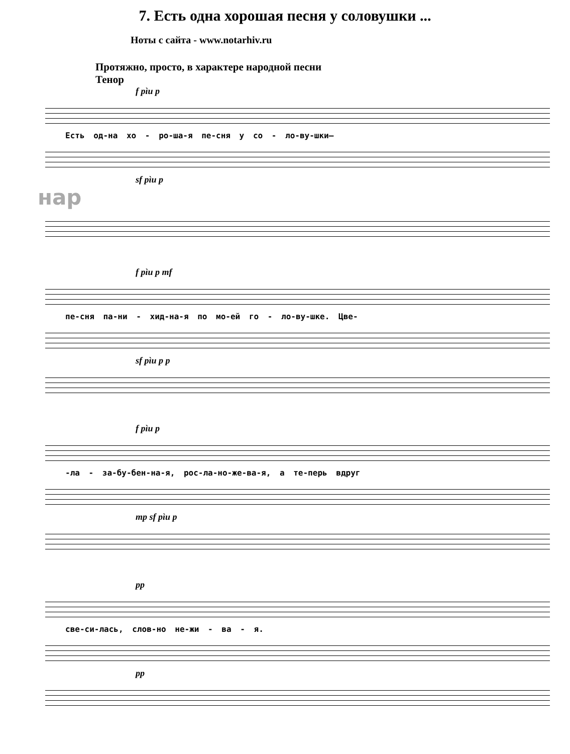7. Есть одна хорошая песня у соловушки ...
Ноты с сайта - www.notarhiv.ru
Протяжно, просто, в характере народной песни
Тенор
f pìu p
Есть од-на хо - ро-ша-я пе-сня у со - ло-ву-шки–
sf pìu p
нар
f pìu p mf
пе-сня па-ни - хид-на-я по мо-ей го - ло-ву-шке. Цве-
sf pìu p p
f pìu p
-ла - за-бу-бен-на-я, рос-ла-но-же-ва-я, а те-перь вдруг
mp sf pìu p
pp
све-си-лась, слов-но не-жи - ва - я.
pp